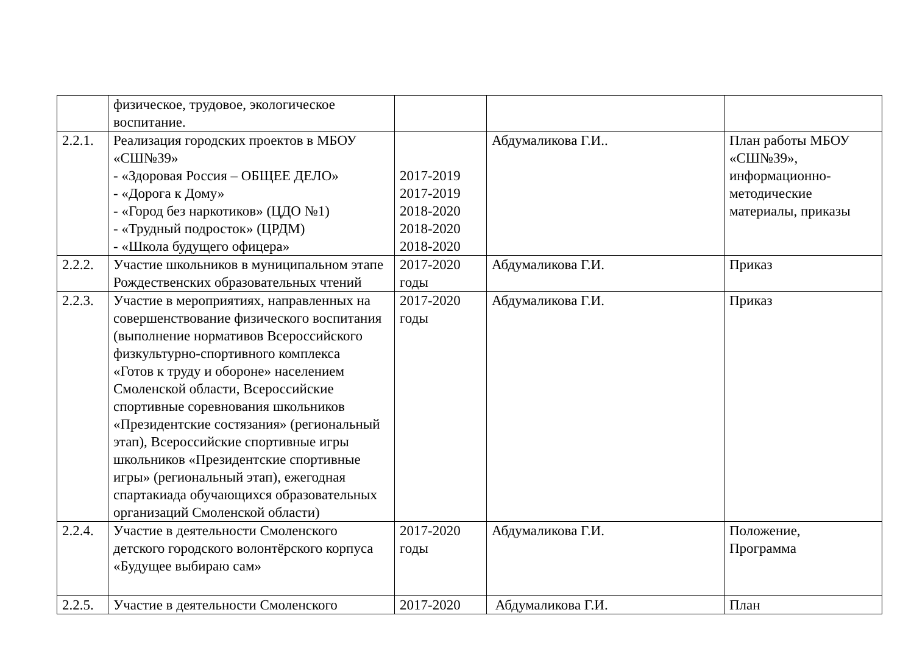| | физическое, трудовое, экологическое воспитание. | | | |
| 2.2.1. | Реализация городских проектов в МБОУ «СШ№39» - «Здоровая Россия – ОБЩЕЕ ДЕЛО» - «Дорога к Дому» - «Город без наркотиков» (ЦДО №1) - «Трудный подросток» (ЦРДМ) - «Школа будущего офицера» | 2017-2019 2017-2019 2018-2020 2018-2020 2018-2020 | Абдумаликова Г.И.. | План работы МБОУ «СШ№39», информационно- методические материалы, приказы |
| 2.2.2. | Участие школьников в муниципальном этапе Рождественских образовательных чтений | 2017-2020 годы | Абдумаликова Г.И. | Приказ |
| 2.2.3. | Участие в мероприятиях, направленных на совершенствование физического воспитания (выполнение нормативов Всероссийского физкультурно-спортивного комплекса «Готов к труду и обороне» населением Смоленской области, Всероссийские спортивные соревнования школьников «Президентские состязания» (региональный этап), Всероссийские спортивные игры школьников «Президентские спортивные игры» (региональный этап), ежегодная спартакиада обучающихся образовательных организаций Смоленской области) | 2017-2020 годы | Абдумаликова Г.И. | Приказ |
| 2.2.4. | Участие в деятельности Смоленского детского городского волонтёрского корпуса «Будущее выбираю сам» | 2017-2020 годы | Абдумаликова Г.И. | Положение, Программа |
| 2.2.5. | Участие в деятельности Смоленского | 2017-2020 | Абдумаликова Г.И. | План |